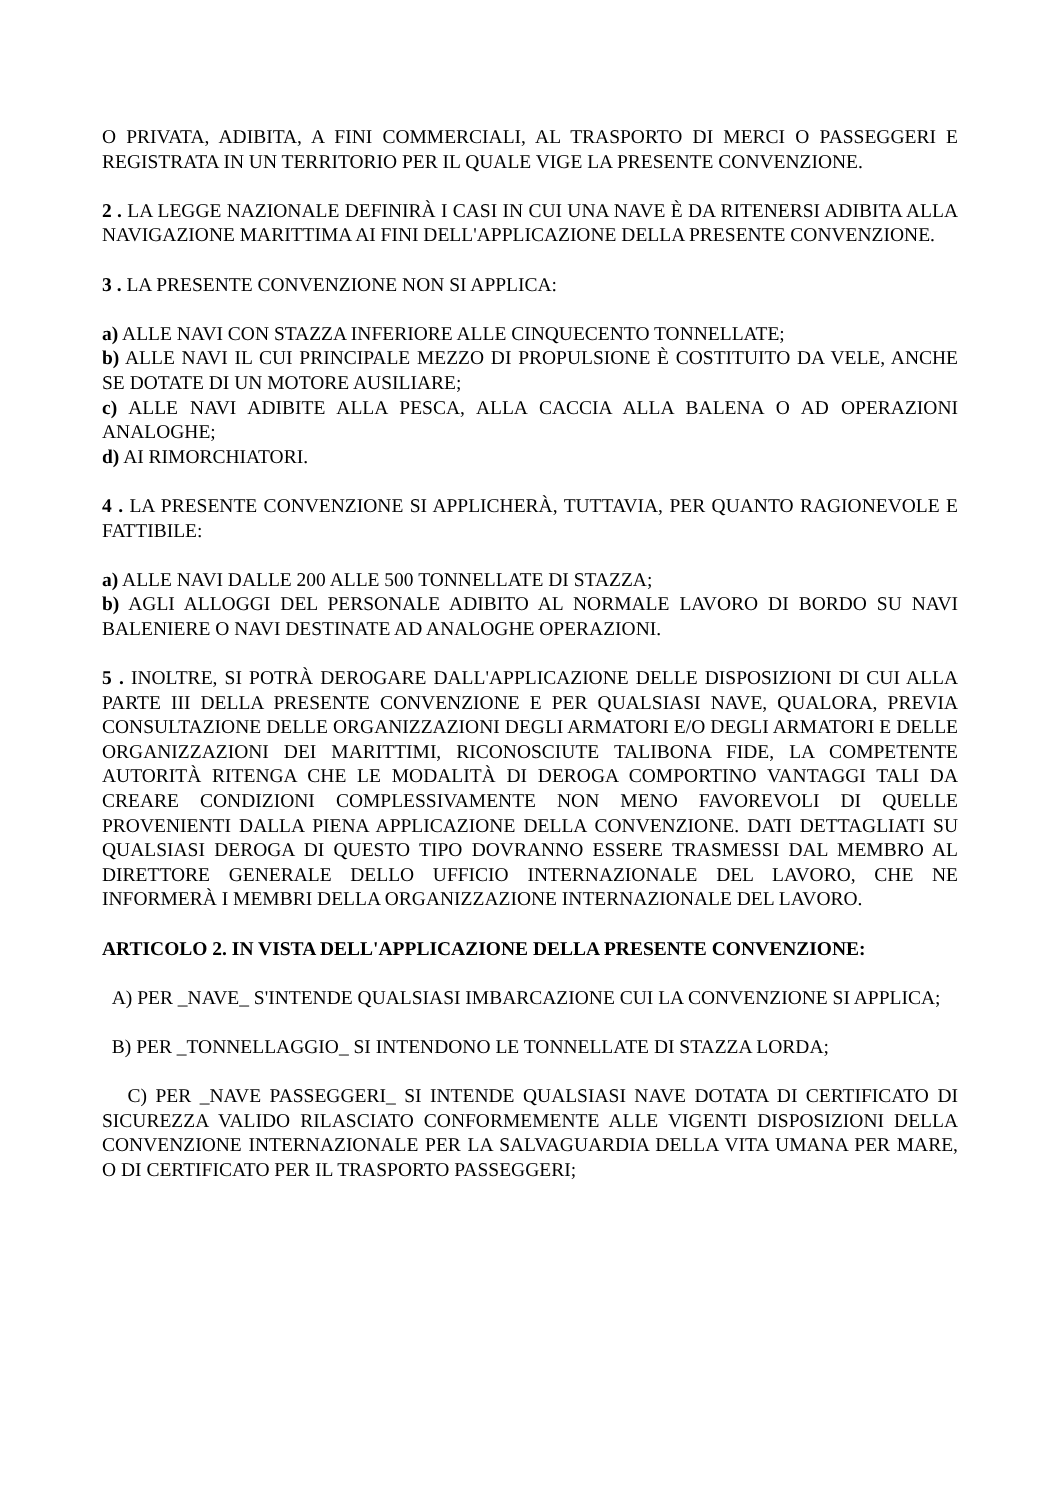O PRIVATA, ADIBITA, A FINI COMMERCIALI, AL TRASPORTO DI MERCI O PASSEGGERI E REGISTRATA IN UN TERRITORIO PER IL QUALE VIGE LA PRESENTE CONVENZIONE.
2 . LA LEGGE NAZIONALE DEFINIRÀ I CASI IN CUI UNA NAVE È DA RITENERSI ADIBITA ALLA NAVIGAZIONE MARITTIMA AI FINI DELL'APPLICAZIONE DELLA PRESENTE CONVENZIONE.
3 . LA PRESENTE CONVENZIONE NON SI APPLICA:
a) ALLE NAVI CON STAZZA INFERIORE ALLE CINQUECENTO TONNELLATE;
b) ALLE NAVI IL CUI PRINCIPALE MEZZO DI PROPULSIONE È COSTITUITO DA VELE, ANCHE SE DOTATE DI UN MOTORE AUSILIARE;
c) ALLE NAVI ADIBITE ALLA PESCA, ALLA CACCIA ALLA BALENA O AD OPERAZIONI ANALOGHE;
d) AI RIMORCHIATORI.
4 . LA PRESENTE CONVENZIONE SI APPLICHERÀ, TUTTAVIA, PER QUANTO RAGIONEVOLE E FATTIBILE:
a) ALLE NAVI DALLE 200 ALLE 500 TONNELLATE DI STAZZA;
b) AGLI ALLOGGI DEL PERSONALE ADIBITO AL NORMALE LAVORO DI BORDO SU NAVI BALENIERE O NAVI DESTINATE AD ANALOGHE OPERAZIONI.
5 . INOLTRE, SI POTRÀ DEROGARE DALL'APPLICAZIONE DELLE DISPOSIZIONI DI CUI ALLA PARTE III DELLA PRESENTE CONVENZIONE E PER QUALSIASI NAVE, QUALORA, PREVIA CONSULTAZIONE DELLE ORGANIZZAZIONI DEGLI ARMATORI E/O DEGLI ARMATORI E DELLE ORGANIZZAZIONI DEI MARITTIMI, RICONOSCIUTE TALIBONA FIDE, LA COMPETENTE AUTORITÀ RITENGA CHE LE MODALITÀ DI DEROGA COMPORTINO VANTAGGI TALI DA CREARE CONDIZIONI COMPLESSIVAMENTE NON MENO FAVOREVOLI DI QUELLE PROVENIENTI DALLA PIENA APPLICAZIONE DELLA CONVENZIONE. DATI DETTAGLIATI SU QUALSIASI DEROGA DI QUESTO TIPO DOVRANNO ESSERE TRASMESSI DAL MEMBRO AL DIRETTORE GENERALE DELLO UFFICIO INTERNAZIONALE DEL LAVORO, CHE NE INFORMERÀ I MEMBRI DELLA ORGANIZZAZIONE INTERNAZIONALE DEL LAVORO.
ARTICOLO 2. IN VISTA DELL'APPLICAZIONE DELLA PRESENTE CONVENZIONE:
A) PER _NAVE_ S'INTENDE QUALSIASI IMBARCAZIONE CUI LA CONVENZIONE SI APPLICA;
B) PER _TONNELLAGGIO_ SI INTENDONO LE TONNELLATE DI STAZZA LORDA;
C) PER _NAVE PASSEGGERI_ SI INTENDE QUALSIASI NAVE DOTATA DI CERTIFICATO DI SICUREZZA VALIDO RILASCIATO CONFORMEMENTE ALLE VIGENTI DISPOSIZIONI DELLA CONVENZIONE INTERNAZIONALE PER LA SALVAGUARDIA DELLA VITA UMANA PER MARE, O DI CERTIFICATO PER IL TRASPORTO PASSEGGERI;